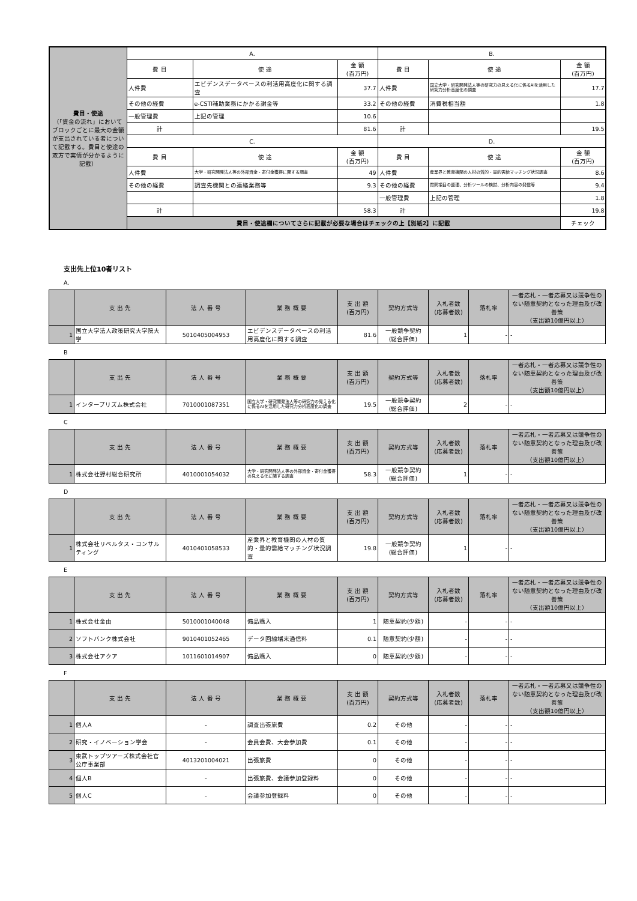| 費目・使途 （「資金の流れ」においてブロックごとに最大の金額が支出されている者について記載する。費目と使途の双方で実情が分かるように記載） | A. | | | B. | | | |
| | 費 目 | 使 途 | 金 額 (百万円) | 費 目 | 使 途 | 金 額 (百万円) | |
| | 人件費 | エビデンスデータベースの利活用高度化に関する調査 | 37.7 | 人件費 | 国立大学・研究開発法人等の研究力の見える化に係るAIを活用した研究力分析高度化の調査 | 17.7 | |
| | その他の経費 | e-CSTI補助業務にかかる謝金等 | 33.2 | その他の経費 | 消費税相当額 | 1.8 | |
| | 一般管理費 | 上記の管理 | 10.6 | | | | |
| | 計 | | 81.6 | 計 | | 19.5 | |
| | C. | | | D. | | | |
| | 費 目 | 使 途 | 金 額 (百万円) | 費 目 | 使 途 | 金 額 (百万円) | |
| | 人件費 | 大学・研究開発法人等の外部資金・寄付金獲得に関する調査 | 49 | 人件費 | 産業界と教育機関の人材の質的・量的需給マッチング状況調査 | 8.6 | |
| | その他の経費 | 調査先機関との連絡業務等 | 9.3 | その他の経費 | 質問項目の整理、分析ツールの検討、分析内容の発信等 | 9.4 | |
| | | | | 一般管理費 | 上記の管理 | 1.8 | |
| | 計 | | 58.3 | 計 | | 19.8 | |
| | 費目・使途欄についてさらに記載が必要な場合はチェックの上【別紙2】に記載 | | | | | チェック | |
支出先上位10者リスト
A.
| | 支 出 先 | 法 人 番 号 | 業 務 概 要 | 支 出 額 (百万円) | 契約方式等 | 入札者数 (応募者数) | 落札率 | 一者応札・一者応募又は競争性のない随意契約となった理由及び改善策 （支出額10億円以上） |
| --- | --- | --- | --- | --- | --- | --- | --- | --- |
| 1 | 国立大学法人政策研究大学院大学 | 5010405004953 | エビデンスデータベースの利活用高度化に関する調査 | 81.6 | 一般競争契約 (総合評価) | 1 | - | - |
B
| | 支 出 先 | 法 人 番 号 | 業 務 概 要 | 支 出 額 (百万円) | 契約方式等 | 入札者数 (応募者数) | 落札率 | 一者応札・一者応募又は競争性のない随意契約となった理由及び改善策 （支出額10億円以上） |
| --- | --- | --- | --- | --- | --- | --- | --- | --- |
| 1 | インタープリズム株式会社 | 7010001087351 | 国立大学・研究開発法人等の研究力の見える化に係るAIを活用した研究力分析高度化の調査 | 19.5 | 一般競争契約 (総合評価) | 2 | - | - |
C
| | 支 出 先 | 法 人 番 号 | 業 務 概 要 | 支 出 額 (百万円) | 契約方式等 | 入札者数 (応募者数) | 落札率 | 一者応札・一者応募又は競争性のない随意契約となった理由及び改善策 （支出額10億円以上） |
| --- | --- | --- | --- | --- | --- | --- | --- | --- |
| 1 | 株式会社野村総合研究所 | 4010001054032 | 大学・研究開発法人等の外部資金・寄付金獲得の見える化に関する調査 | 58.3 | 一般競争契約 (総合評価) | 1 | - | - |
D
| | 支 出 先 | 法 人 番 号 | 業 務 概 要 | 支 出 額 (百万円) | 契約方式等 | 入札者数 (応募者数) | 落札率 | 一者応札・一者応募又は競争性のない随意契約となった理由及び改善策 （支出額10億円以上） |
| --- | --- | --- | --- | --- | --- | --- | --- | --- |
| 1 | 株式会社リベルタス・コンサルティング | 4010401058533 | 産業界と教育機関の人材の質的・量的需給マッチング状況調査 | 19.8 | 一般競争契約 (総合評価) | 1 | - | - |
E
| | 支 出 先 | 法 人 番 号 | 業 務 概 要 | 支 出 額 (百万円) | 契約方式等 | 入札者数 (応募者数) | 落札率 | 一者応札・一者応募又は競争性のない随意契約となった理由及び改善策 （支出額10億円以上） |
| --- | --- | --- | --- | --- | --- | --- | --- | --- |
| 1 | 株式会社金由 | 5010001040048 | 備品購入 | 1 | 随意契約(少額) | - | - | - |
| 2 | ソフトバンク株式会社 | 9010401052465 | データ回線端末通信料 | 0.1 | 随意契約(少額) | - | - | - |
| 3 | 株式会社アクア | 1011601014907 | 備品購入 | 0 | 随意契約(少額) | - | - | - |
F
| | 支 出 先 | 法 人 番 号 | 業 務 概 要 | 支 出 額 (百万円) | 契約方式等 | 入札者数 (応募者数) | 落札率 | 一者応札・一者応募又は競争性のない随意契約となった理由及び改善策 （支出額10億円以上） |
| --- | --- | --- | --- | --- | --- | --- | --- | --- |
| 1 | 個人A | - | 調査出張旅費 | 0.2 | その他 | - | - | - |
| 2 | 研究・イノベーション学会 | - | 会員会費、大会参加費 | 0.1 | その他 | - | - | - |
| 3 | 東武トップツアーズ株式会社官公庁事業部 | 4013201004021 | 出張旅費 | 0 | その他 | - | - | - |
| 4 | 個人B | - | 出張旅費、会議参加登録料 | 0 | その他 | - | - | - |
| 5 | 個人C | - | 会議参加登録料 | 0 | その他 | - | - | - |